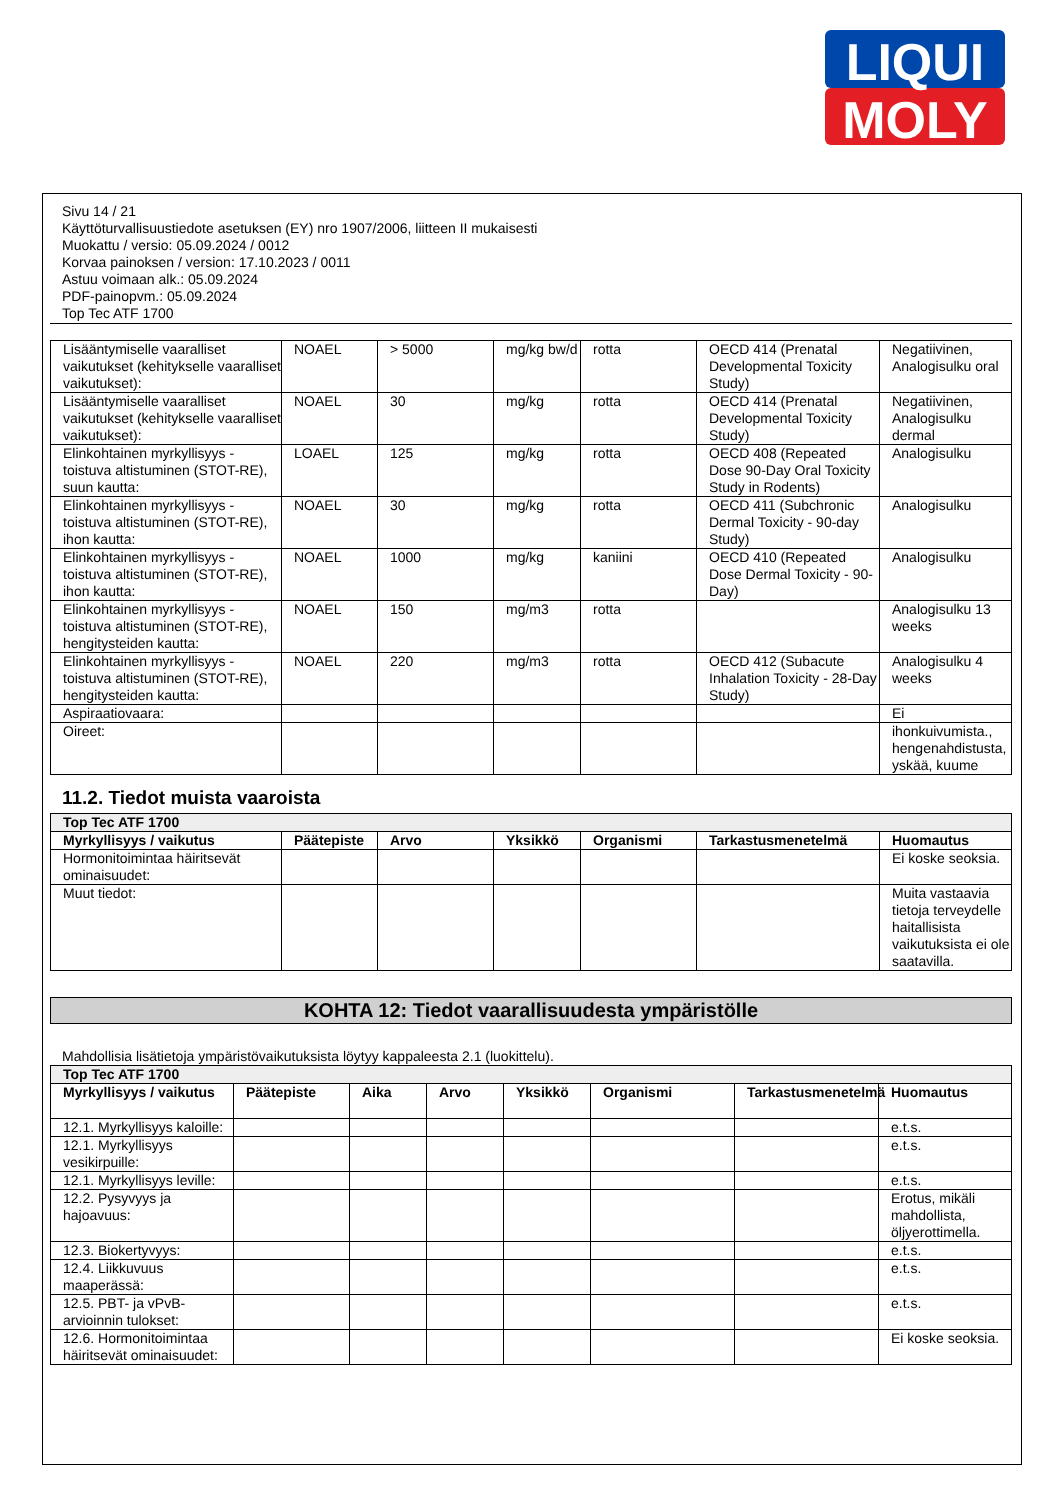LIQUI
MOLY
Sivu 14 / 21
Käyttöturvallisuustiedote asetuksen (EY) nro 1907/2006, liitteen II mukaisesti
Muokattu / versio: 05.09.2024 / 0012
Korvaa painoksen / version: 17.10.2023 / 0011
Astuu voimaan alk.: 05.09.2024
PDF-painopvm.: 05.09.2024
Top Tec ATF 1700
| Lisääntymiselle vaaralliset vaikutukset (kehitykselle vaaralliset vaikutukset): | NOAEL | > 5000 | mg/kg bw/d | rotta | OECD 414 (Prenatal Developmental Toxicity Study) | Negatiivinen, Analogisulku oral |
| Lisääntymiselle vaaralliset vaikutukset (kehitykselle vaaralliset vaikutukset): | NOAEL | 30 | mg/kg | rotta | OECD 414 (Prenatal Developmental Toxicity Study) | Negatiivinen, Analogisulku dermal |
| Elinkohtainen myrkyllisyys - toistuva altistuminen (STOT-RE), suun kautta: | LOAEL | 125 | mg/kg | rotta | OECD 408 (Repeated Dose 90-Day Oral Toxicity Study in Rodents) | Analogisulku |
| Elinkohtainen myrkyllisyys - toistuva altistuminen (STOT-RE), ihon kautta: | NOAEL | 30 | mg/kg | rotta | OECD 411 (Subchronic Dermal Toxicity - 90-day Study) | Analogisulku |
| Elinkohtainen myrkyllisyys - toistuva altistuminen (STOT-RE), ihon kautta: | NOAEL | 1000 | mg/kg | kaniini | OECD 410 (Repeated Dose Dermal Toxicity - 90-Day) | Analogisulku |
| Elinkohtainen myrkyllisyys - toistuva altistuminen (STOT-RE), hengitysteiden kautta: | NOAEL | 150 | mg/m3 | rotta | | Analogisulku 13 weeks |
| Elinkohtainen myrkyllisyys - toistuva altistuminen (STOT-RE), hengitysteiden kautta: | NOAEL | 220 | mg/m3 | rotta | OECD 412 (Subacute Inhalation Toxicity - 28-Day Study) | Analogisulku 4 weeks |
| Aspiraatiovaara: | | | | | | Ei |
| Oireet: | | | | | | ihonkuivumista., hengenahdistusta, yskää, kuume |
11.2. Tiedot muista vaaroista
| Top Tec ATF 1700 | | | | | | |
| Myrkyllisyys / vaikutus | Päätepiste | Arvo | Yksikkö | Organismi | Tarkastusmenetelmä | Huomautus |
| Hormonitoimintaa häiritsevät ominaisuudet: | | | | | | Ei koske seoksia. |
| Muut tiedot: | | | | | | Muita vastaavia tietoja terveydelle haitallisista vaikutuksista ei ole saatavilla. |
KOHTA 12: Tiedot vaarallisuudesta ympäristölle
Mahdollisia lisätietoja ympäristövaikutuksista löytyy kappaleesta 2.1 (luokittelu).
| Top Tec ATF 1700 | | | | | | | |
| Myrkyllisyys / vaikutus | Päätepiste | Aika | Arvo | Yksikkö | Organismi | Tarkastusmenetelmä | Huomautus |
| 12.1. Myrkyllisyys kaloille: | | | | | | | e.t.s. |
| 12.1. Myrkyllisyys vesikirpuille: | | | | | | | e.t.s. |
| 12.1. Myrkyllisyys leville: | | | | | | | e.t.s. |
| 12.2. Pysyvyys ja hajoavuus: | | | | | | | Erotus, mikäli mahdollista, öljyerottimella. |
| 12.3. Biokertyvyys: | | | | | | | e.t.s. |
| 12.4. Liikkuvuus maaperässä: | | | | | | | e.t.s. |
| 12.5. PBT- ja vPvB-arvioinnin tulokset: | | | | | | | e.t.s. |
| 12.6. Hormonitoimintaa häiritsevät ominaisuudet: | | | | | | | Ei koske seoksia. |